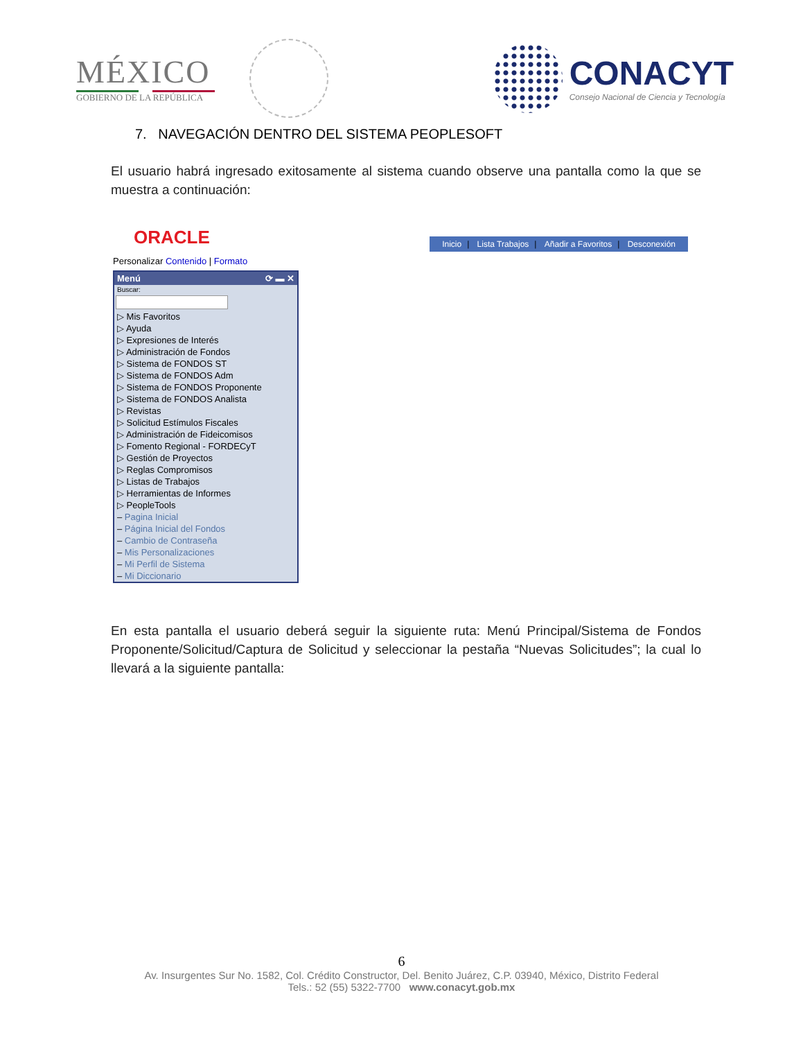MÉXICO
GOBIERNO DE LA REPÚBLICA
CONACYT
Consejo Nacional de Ciencia y Tecnología
7. NAVEGACIÓN DENTRO DEL SISTEMA PEOPLESOFT
El usuario habrá ingresado exitosamente al sistema cuando observe una pantalla como la que se muestra a continuación:
ORACLE
Inicio | Lista Trabajos | Añadir a Favoritos | Desconexión
Personalizar Contenido | Formato
Menú ⟳ ▬ ✕
Buscar:
▷ Mis Favoritos
▷ Ayuda
▷ Expresiones de Interés
▷ Administración de Fondos
▷ Sistema de FONDOS ST
▷ Sistema de FONDOS Adm
▷ Sistema de FONDOS Proponente
▷ Sistema de FONDOS Analista
▷ Revistas
▷ Solicitud Estímulos Fiscales
▷ Administración de Fideicomisos
▷ Fomento Regional - FORDECyT
▷ Gestión de Proyectos
▷ Reglas Compromisos
▷ Listas de Trabajos
▷ Herramientas de Informes
▷ PeopleTools
– Pagina Inicial
– Página Inicial del Fondos
– Cambio de Contraseña
– Mis Personalizaciones
– Mi Perfil de Sistema
– Mi Diccionario
En esta pantalla el usuario deberá seguir la siguiente ruta: Menú Principal/Sistema de Fondos Proponente/Solicitud/Captura de Solicitud y seleccionar la pestaña “Nuevas Solicitudes”; la cual lo llevará a la siguiente pantalla:
6
Av. Insurgentes Sur No. 1582, Col. Crédito Constructor, Del. Benito Juárez, C.P. 03940, México, Distrito Federal
Tels.: 52 (55) 5322-7700 www.conacyt.gob.mx